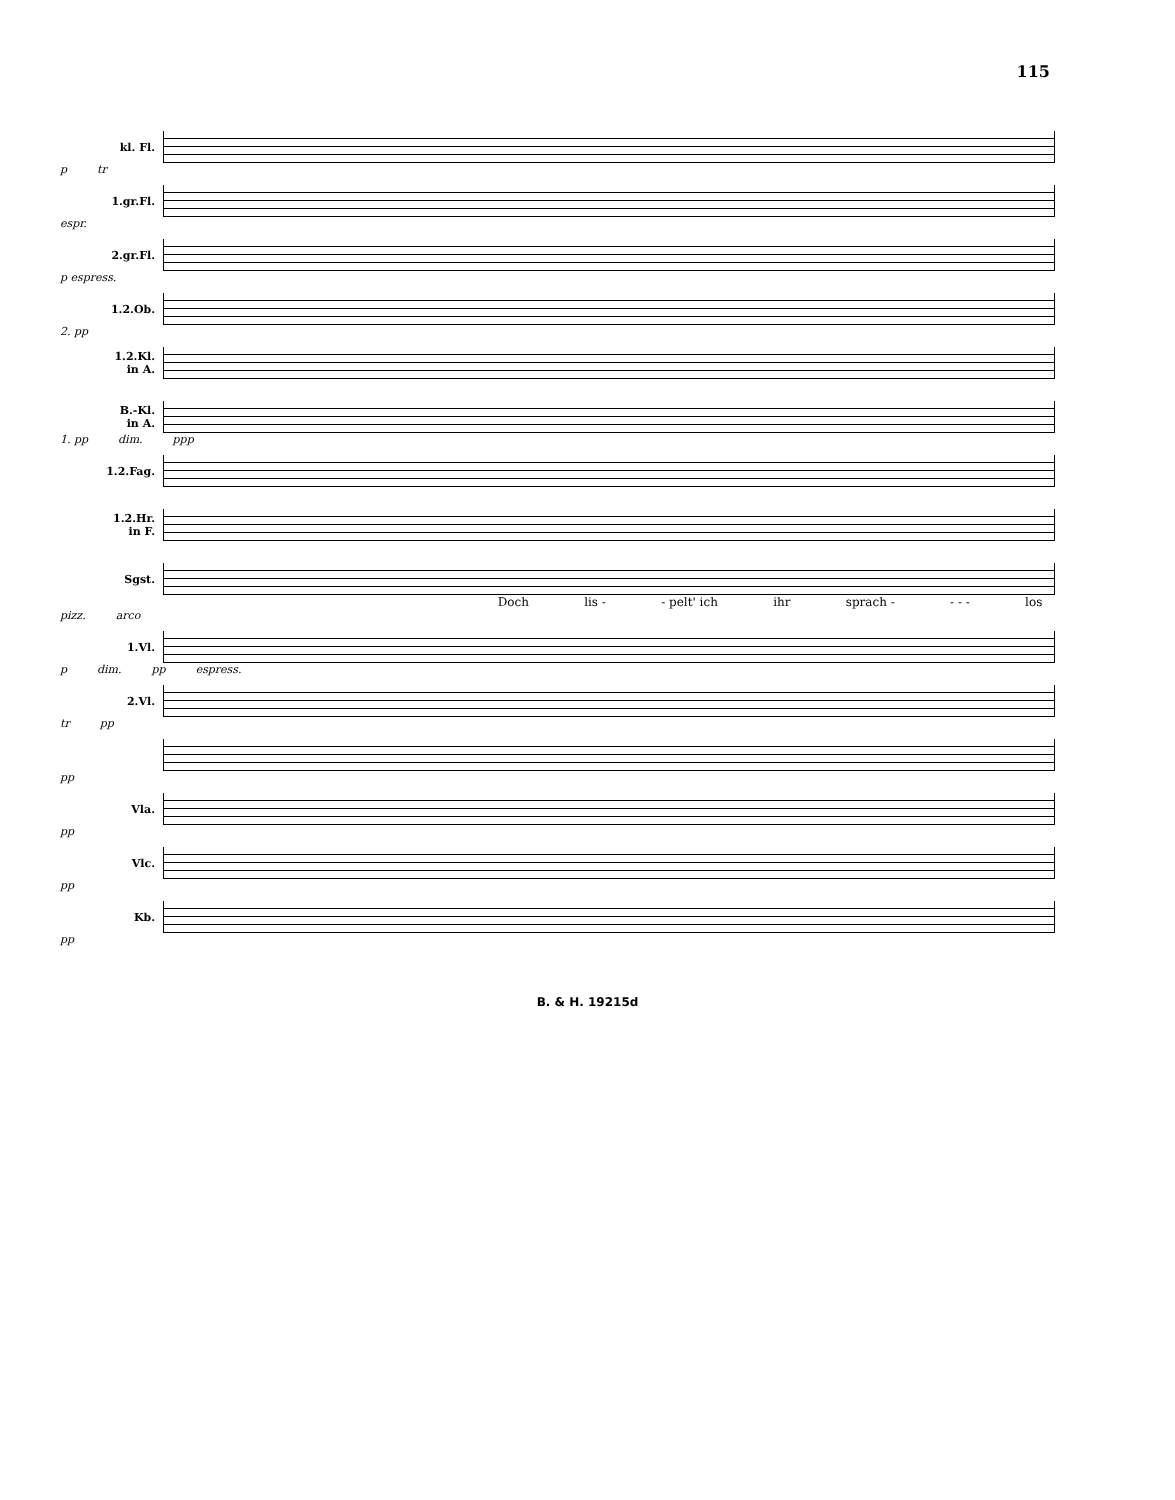115
kl. Fl.
p tr
1.gr.Fl.
espr.
2.gr.Fl.
p espress.
1.2.Ob.
2. pp
1.2.Kl. in A.
B.-Kl. in A.
1. pp dim. ppp
1.2.Fag.
1.2.Hr. in F.
Sgst.
Doch lis - - pelt' ich ihr sprach - - - - los
pizz. arco
1.Vl.
p dim. pp espress.
2.Vl.
tr pp
pp
Vla.
pp
Vlc.
pp
Kb.
pp
B. & H. 19215d